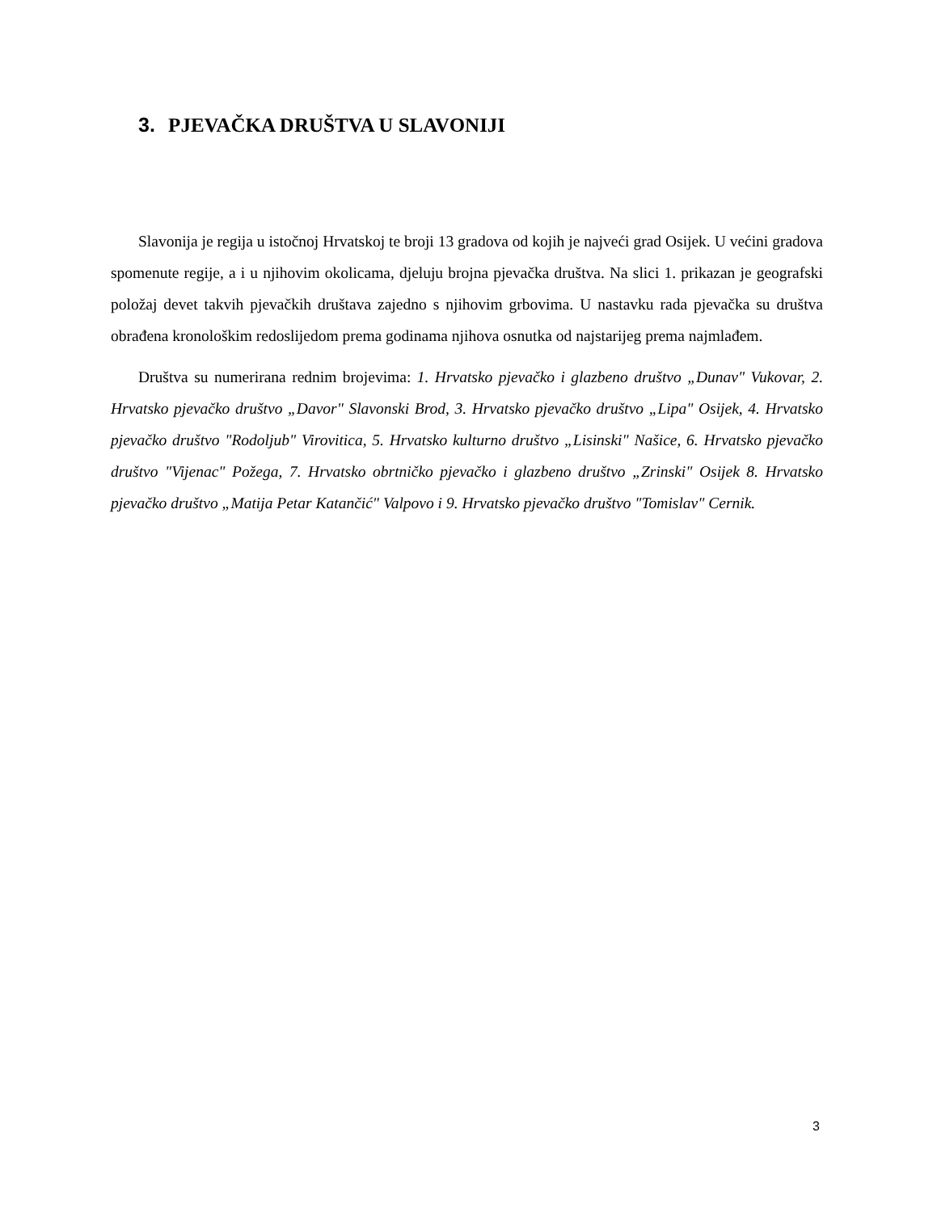3. PJEVAČKA DRUŠTVA U SLAVONIJI
Slavonija je regija u istočnoj Hrvatskoj te broji 13 gradova od kojih je najveći grad Osijek. U većini gradova spomenute regije, a i u njihovim okolicama, djeluju brojna pjevačka društva. Na slici 1. prikazan je geografski položaj devet takvih pjevačkih društava zajedno s njihovim grbovima. U nastavku rada pjevačka su društva obrađena kronološkim redoslijedom prema godinama njihova osnutka od najstarijeg prema najmlađem.
Društva su numerirana rednim brojevima: 1. Hrvatsko pjevačko i glazbeno društvo „Dunav" Vukovar, 2. Hrvatsko pjevačko društvo „Davor" Slavonski Brod, 3. Hrvatsko pjevačko društvo „Lipa" Osijek, 4. Hrvatsko pjevačko društvo "Rodoljub" Virovitica, 5. Hrvatsko kulturno društvo „Lisinski" Našice, 6. Hrvatsko pjevačko društvo "Vijenac" Požega, 7. Hrvatsko obrtničko pjevačko i glazbeno društvo „Zrinski" Osijek 8. Hrvatsko pjevačko društvo „Matija Petar Katančić" Valpovo i 9. Hrvatsko pjevačko društvo "Tomislav" Cernik.
3